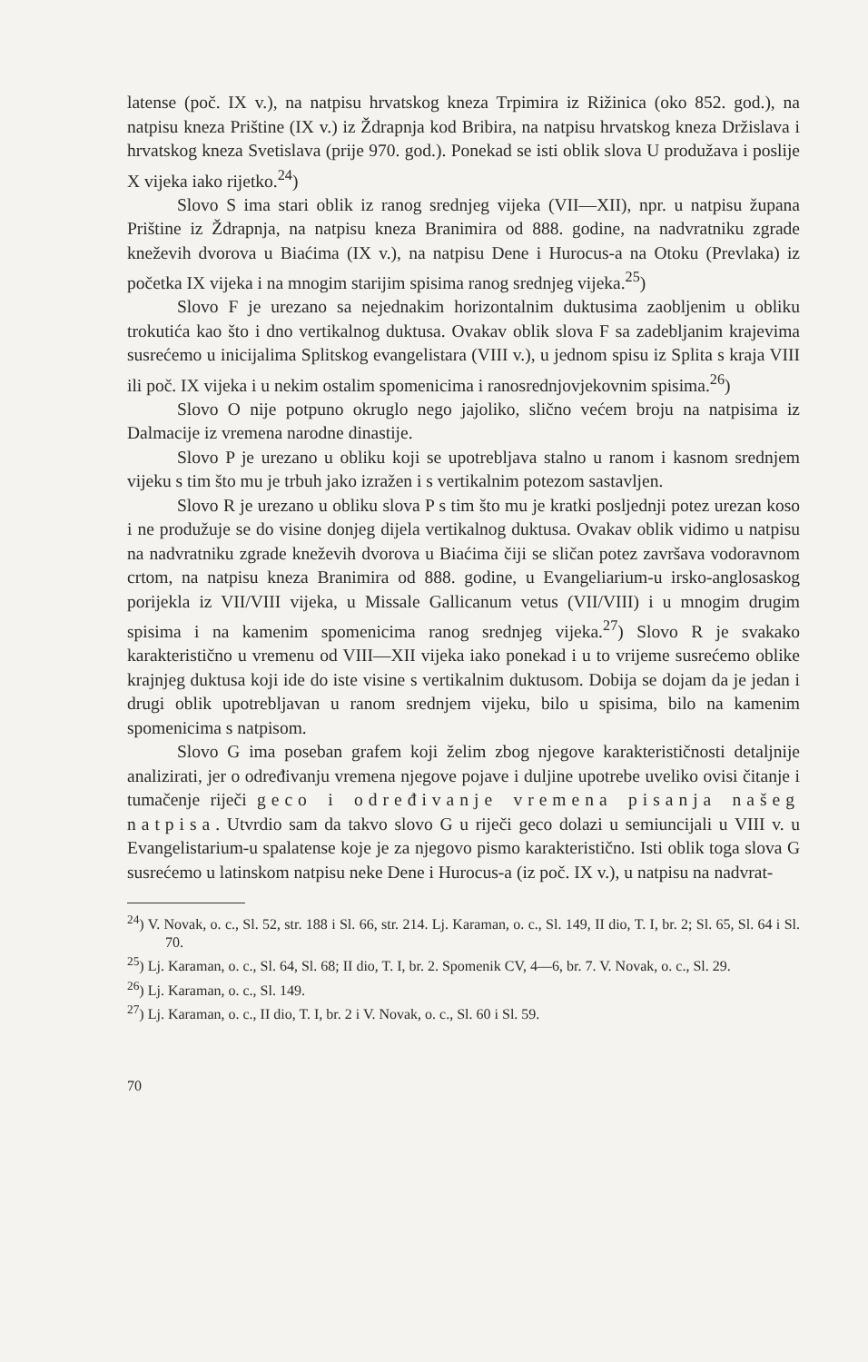latense (poč. IX v.), na natpisu hrvatskog kneza Trpimira iz Rižinica (oko 852. god.), na natpisu kneza Prištine (IX v.) iz Ždrapnja kod Bribira, na natpisu hrvatskog kneza Držislava i hrvatskog kneza Svetislava (prije 970. god.). Ponekad se isti oblik slova U produžava i poslije X vijeka iako rijetko.<sup>24</sup>)
Slovo S ima stari oblik iz ranog srednjeg vijeka (VII—XII), npr. u natpisu župana Prištine iz Ždrapnja, na natpisu kneza Branimira od 888. godine, na nadvratniku zgrade kneževih dvorova u Biaćima (IX v.), na natpisu Dene i Hurocus-a na Otoku (Prevlaka) iz početka IX vijeka i na mnogim starijim spisima ranog srednjeg vijeka.<sup>25</sup>)
Slovo F je urezano sa nejednakim horizontalnim duktusima zaobljenim u obliku trokutića kao što i dno vertikalnog duktusa. Ovakav oblik slova F sa zadebljanim krajevima susrećemo u inicijalima Splitskog evangelistara (VIII v.), u jednom spisu iz Splita s kraja VIII ili poč. IX vijeka i u nekim ostalim spomenicima i ranosrednjovjekovnim spisima.<sup>26</sup>)
Slovo O nije potpuno okruglo nego jajoliko, slično većem broju na natpisima iz Dalmacije iz vremena narodne dinastije.
Slovo P je urezano u obliku koji se upotrebljava stalno u ranom i kasnom srednjem vijeku s tim što mu je trbuh jako izražen i s vertikalnim potezom sastavljen.
Slovo R je urezano u obliku slova P s tim što mu je kratki posljednji potez urezan koso i ne produžuje se do visine donjeg dijela vertikalnog duktusa. Ovakav oblik vidimo u natpisu na nadvratniku zgrade kneževih dvorova u Biaćima čiji se sličan potez završava vodoravnom crtom, na natpisu kneza Branimira od 888. godine, u Evangeliarium-u irsko-anglosaskog porijekla iz VII/VIII vijeka, u Missale Gallicanum vetus (VII/VIII) i u mnogim drugim spisima i na kamenim spomenicima ranog srednjeg vijeka.<sup>27</sup>) Slovo R je svakako karakteristično u vremenu od VIII—XII vijeka iako ponekad i u to vrijeme susrećemo oblike krajnjeg duktusa koji ide do iste visine s vertikalnim duktusom. Dobija se dojam da je jedan i drugi oblik upotrebljavan u ranom srednjem vijeku, bilo u spisima, bilo na kamenim spomenicima s natpisom.
Slovo G ima poseban grafem koji želim zbog njegove karakterističnosti detaljnije analizirati, jer o određivanju vremena njegove pojave i duljine upotrebe uveliko ovisi čitanje i tumačenje riječi geco i određivanje vremena pisanja našeg natpisa. Utvrdio sam da takvo slovo G u riječi geco dolazi u semiuncijali u VIII v. u Evangelistarium-u spalatense koje je za njegovo pismo karakteristično. Isti oblik toga slova G susrećemo u latinskom natpisu neke Dene i Hurocus-a (iz poč. IX v.), u natpisu na nadvrat-
<sup>24</sup>) V. Novak, o. c., Sl. 52, str. 188 i Sl. 66, str. 214. Lj. Karaman, o. c., Sl. 149, II dio, T. I, br. 2; Sl. 65, Sl. 64 i Sl. 70.
<sup>25</sup>) Lj. Karaman, o. c., Sl. 64, Sl. 68; II dio, T. I, br. 2. Spomenik CV, 4—6, br. 7. V. Novak, o. c., Sl. 29.
<sup>26</sup>) Lj. Karaman, o. c., Sl. 149.
<sup>27</sup>) Lj. Karaman, o. c., II dio, T. I, br. 2 i V. Novak, o. c., Sl. 60 i Sl. 59.
70